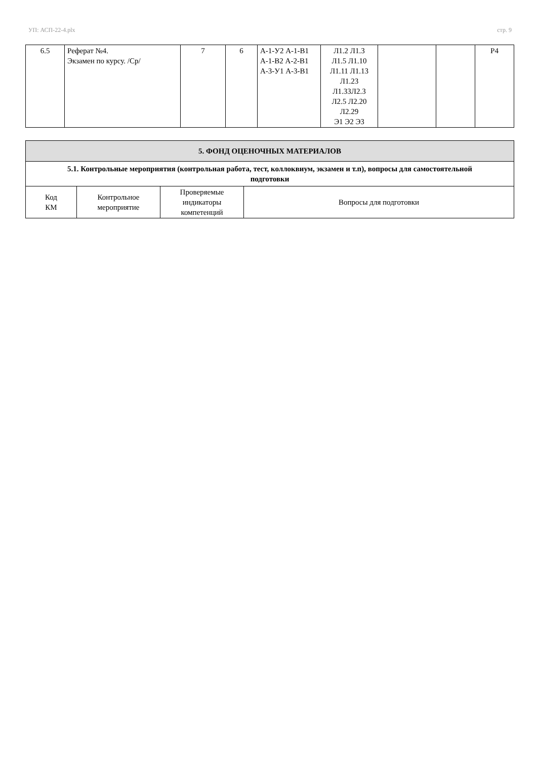УП: АСП-22-4.plx стр. 9
| 6.5 | Реферат №4. Экзамен по курсу. /Ср/ | 7 | 6 | А-1-У2 А-1-В1 А-1-В2 А-2-В1 А-3-У1 А-3-В1 | Л1.2 Л1.3 Л1.5 Л1.10 Л1.11 Л1.13 Л1.23 Л1.33Л2.3 Л2.5 Л2.20 Л2.29 Э1 Э2 Э3 | | | Р4 |
| 5. ФОНД ОЦЕНОЧНЫХ МАТЕРИАЛОВ | | | |
| --- | --- | --- | --- |
| 5.1. Контрольные мероприятия (контрольная работа, тест, коллоквиум, экзамен и т.п), вопросы для самостоятельной подготовки | | | |
| Код КМ | Контрольное мероприятие | Проверяемые индикаторы компетенций | Вопросы для подготовки |